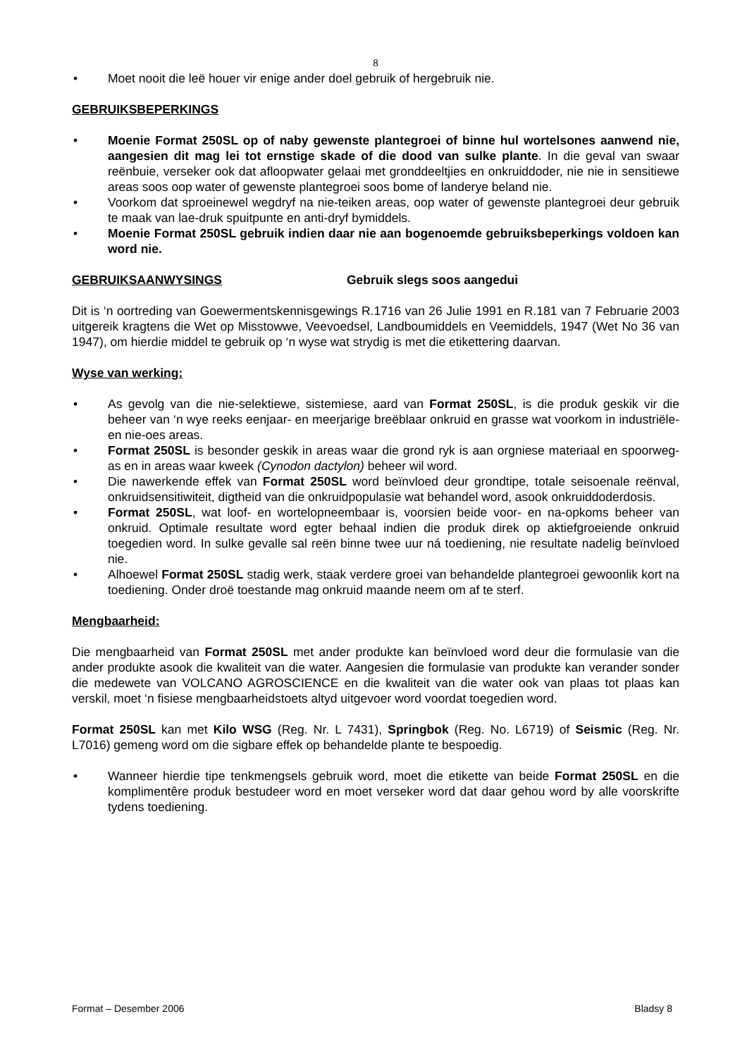8
• Moet nooit die leë houer vir enige ander doel gebruik of hergebruik nie.
GEBRUIKSBEPERKINGS
• Moenie Format 250SL op of naby gewenste plantegroei of binne hul wortelsones aanwend nie, aangesien dit mag lei tot ernstige skade of die dood van sulke plante. In die geval van swaar reënbuie, verseker ook dat afloopwater gelaai met gronddeeltjies en onkruiddoder, nie nie in sensitiewe areas soos oop water of gewenste plantegroei soos bome of landerye beland nie.
• Voorkom dat sproeinewel wegdryf na nie-teiken areas, oop water of gewenste plantegroei deur gebruik te maak van lae-druk spuitpunte en anti-dryf bymiddels.
• Moenie Format 250SL gebruik indien daar nie aan bogenoemde gebruiksbeperkings voldoen kan word nie.
GEBRUIKSAANWYSINGS Gebruik slegs soos aangedui
Dit is ‘n oortreding van Goewermentskennisgewings R.1716 van 26 Julie 1991 en R.181 van 7 Februarie 2003 uitgereik kragtens die Wet op Misstowwe, Veevoedsel, Landboumiddels en Veemiddels, 1947 (Wet No 36 van 1947), om hierdie middel te gebruik op ‘n wyse wat strydig is met die etikettering daarvan.
Wyse van werking:
• As gevolg van die nie-selektiewe, sistemiese, aard van Format 250SL, is die produk geskik vir die beheer van ‘n wye reeks eenjaar- en meerjarige breëblaar onkruid en grasse wat voorkom in industriële- en nie-oes areas.
• Format 250SL is besonder geskik in areas waar die grond ryk is aan orgniese materiaal en spoorweg-as en in areas waar kweek (Cynodon dactylon) beheer wil word.
• Die nawerkende effek van Format 250SL word beïnvloed deur grondtipe, totale seisoenale reënval, onkruidsensitiwiteit, digtheid van die onkruidpopulasie wat behandel word, asook onkruiddoderdosis.
• Format 250SL, wat loof- en wortelopneembaar is, voorsien beide voor- en na-opkoms beheer van onkruid. Optimale resultate word egter behaal indien die produk direk op aktiefgroeiende onkruid toegedien word. In sulke gevalle sal reën binne twee uur ná toediening, nie resultate nadelig beïnvloed nie.
• Alhoewel Format 250SL stadig werk, staak verdere groei van behandelde plantegroei gewoonlik kort na toediening. Onder droë toestande mag onkruid maande neem om af te sterf.
Mengbaarheid:
Die mengbaarheid van Format 250SL met ander produkte kan beïnvloed word deur die formulasie van die ander produkte asook die kwaliteit van die water. Aangesien die formulasie van produkte kan verander sonder die medewete van VOLCANO AGROSCIENCE en die kwaliteit van die water ook van plaas tot plaas kan verskil, moet ‘n fisiese mengbaarheidstoets altyd uitgevoer word voordat toegedien word.
Format 250SL kan met Kilo WSG (Reg. Nr. L 7431), Springbok (Reg. No. L6719) of Seismic (Reg. Nr. L7016) gemeng word om die sigbare effek op behandelde plante te bespoedig.
• Wanneer hierdie tipe tenkmengsels gebruik word, moet die etikette van beide Format 250SL en die komplimentêre produk bestudeer word en moet verseker word dat daar gehou word by alle voorskrifte tydens toediening.
Format – Desember 2006 Bladsy 8